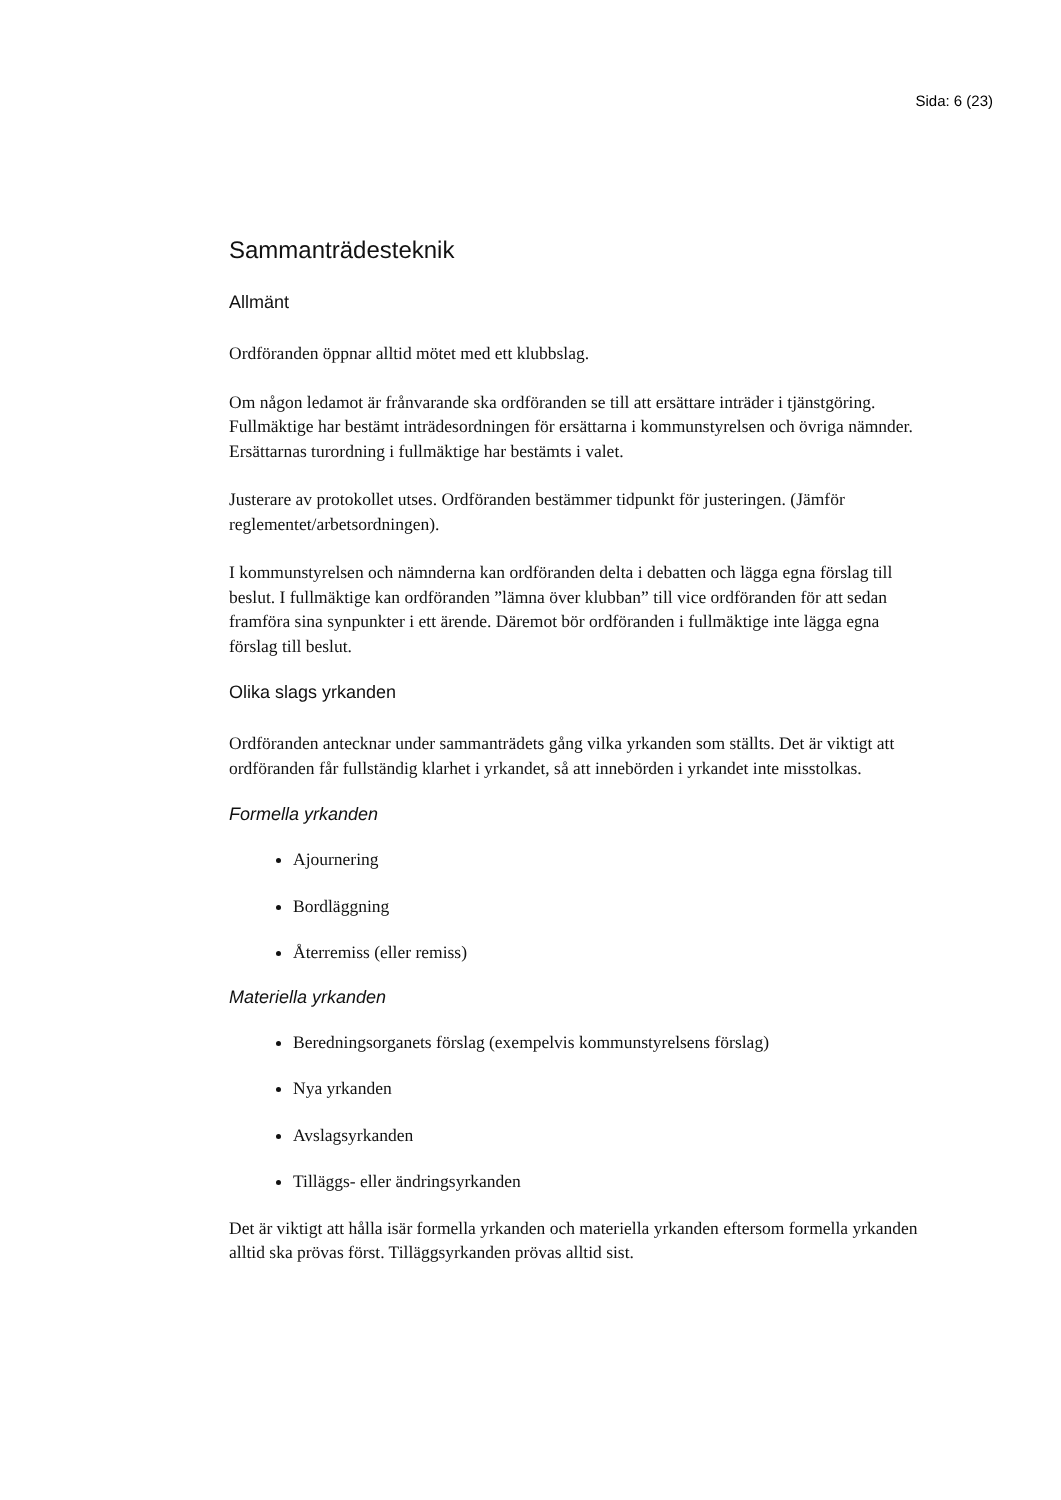Sida: 6 (23)
Sammanträdesteknik
Allmänt
Ordföranden öppnar alltid mötet med ett klubbslag.
Om någon ledamot är frånvarande ska ordföranden se till att ersättare inträder i tjänstgöring. Fullmäktige har bestämt inträdesordningen för ersättarna i kommunstyrelsen och övriga nämnder. Ersättarnas turordning i fullmäktige har bestämts i valet.
Justerare av protokollet utses. Ordföranden bestämmer tidpunkt för justeringen. (Jämför reglementet/arbetsordningen).
I kommunstyrelsen och nämnderna kan ordföranden delta i debatten och lägga egna förslag till beslut. I fullmäktige kan ordföranden ”lämna över klubban” till vice ordföranden för att sedan framföra sina synpunkter i ett ärende. Däremot bör ordföranden i fullmäktige inte lägga egna förslag till beslut.
Olika slags yrkanden
Ordföranden antecknar under sammanträdets gång vilka yrkanden som ställts. Det är viktigt att ordföranden får fullständig klarhet i yrkandet, så att innebörden i yrkandet inte misstolkas.
Formella yrkanden
Ajournering
Bordläggning
Återremiss (eller remiss)
Materiella yrkanden
Beredningsorganets förslag (exempelvis kommunstyrelsens förslag)
Nya yrkanden
Avslagsyrkanden
Tilläggs- eller ändringsyrkanden
Det är viktigt att hålla isär formella yrkanden och materiella yrkanden eftersom formella yrkanden alltid ska prövas först. Tilläggsyrkanden prövas alltid sist.